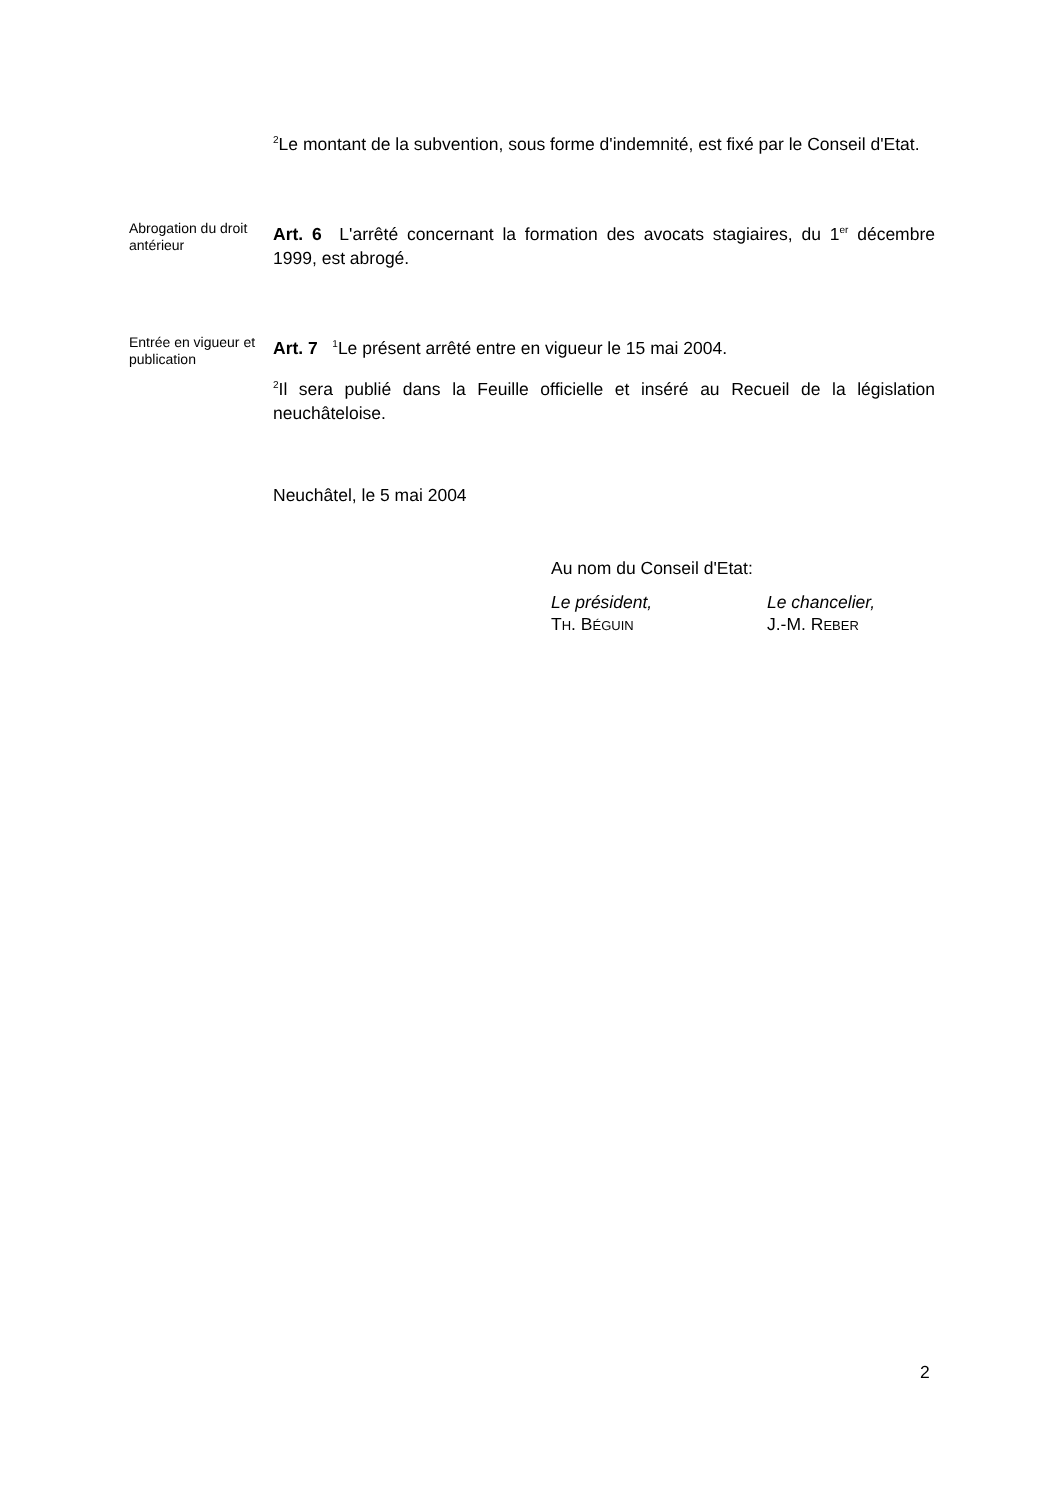<sup>2</sup> Le montant de la subvention, sous forme d'indemnité, est fixé par le Conseil d'Etat.
Abrogation du droit antérieur
Art. 6 L'arrêté concernant la formation des avocats stagiaires, du 1<sup>er</sup> décembre 1999, est abrogé.
Entrée en vigueur et publication
Art. 7 <sup>1</sup>Le présent arrêté entre en vigueur le 15 mai 2004.
<sup>2</sup> Il sera publié dans la Feuille officielle et inséré au Recueil de la législation neuchâteloise.
Neuchâtel, le 5 mai 2004
Au nom du Conseil d'Etat:
Le président,
TH. BÉGUIN
Le chancelier,
J.-M. REBER
2